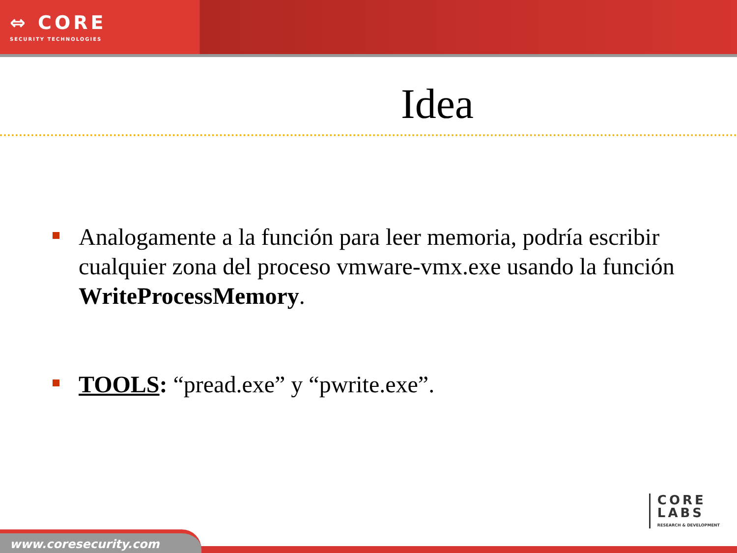⇔ CORE
SECURITY TECHNOLOGIES
Idea
Analogamente a la función para leer memoria, podría escribir cualquier zona del proceso vmware-vmx.exe usando la función WriteProcessMemory.
TOOLS: “pread.exe” y “pwrite.exe”.
CORE
LABS
RESEARCH & DEVELOPMENT
www.coresecurity.com